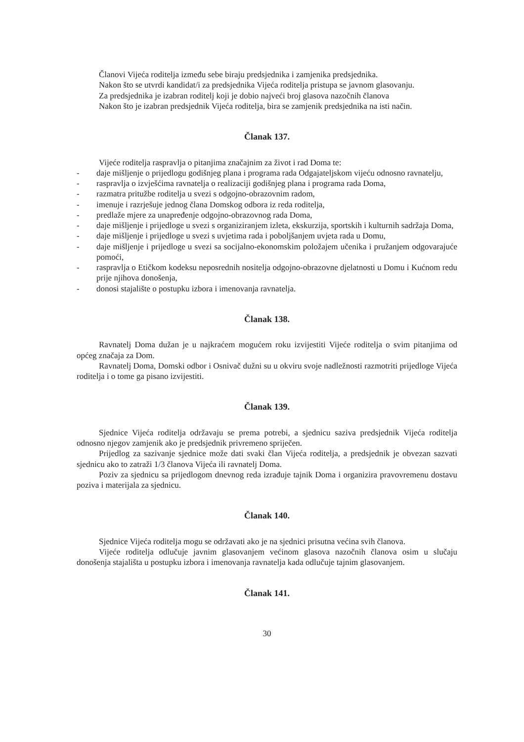Članovi Vijeća roditelja između sebe biraju predsjednika i zamjenika predsjednika.
Nakon što se utvrdi kandidat/i za predsjednika Vijeća roditelja pristupa se javnom glasovanju.
Za predsjednika je izabran roditelj koji je dobio najveći broj glasova nazočnih članova
Nakon što je izabran predsjednik Vijeća roditelja, bira se zamjenik predsjednika na isti način.
Članak 137.
Vijeće roditelja raspravlja o pitanjima značajnim za život i rad Doma te:
- daje mišljenje o prijedlogu godišnjeg plana i programa rada Odgajateljskom vijeću odnosno ravnatelju,
- raspravlja o izvješćima ravnatelja o realizaciji godišnjeg plana i programa rada Doma,
- razmatra pritužbe roditelja u svezi s odgojno-obrazovnim radom,
- imenuje i razrješuje jednog člana Domskog odbora iz reda roditelja,
- predlaže mjere za unapređenje odgojno-obrazovnog rada Doma,
- daje mišljenje i prijedloge u svezi s organiziranjem izleta, ekskurzija, sportskih i kulturnih sadržaja Doma,
- daje mišljenje i prijedloge u svezi s uvjetima rada i poboljšanjem uvjeta rada u Domu,
- daje mišljenje i prijedloge u svezi sa socijalno-ekonomskim položajem učenika i pružanjem odgovarajuće pomoći,
- raspravlja o Etičkom kodeksu neposrednih nositelja odgojno-obrazovne djelatnosti u Domu i Kućnom redu prije njihova donošenja,
- donosi stajalište o postupku izbora i imenovanja ravnatelja.
Članak 138.
Ravnatelj Doma dužan je u najkraćem mogućem roku izvijestiti Vijeće roditelja o svim pitanjima od općeg značaja za Dom.
Ravnatelj Doma, Domski odbor i Osnivač dužni su u okviru svoje nadležnosti razmotriti prijedloge Vijeća roditelja i o tome ga pisano izvijestiti.
Članak 139.
Sjednice Vijeća roditelja održavaju se prema potrebi, a sjednicu saziva predsjednik Vijeća roditelja odnosno njegov zamjenik ako je predsjednik privremeno spriječen.
Prijedlog za sazivanje sjednice može dati svaki član Vijeća roditelja, a predsjednik je obvezan sazvati sjednicu ako to zatraži 1/3 članova Vijeća ili ravnatelj Doma.
Poziv za sjednicu sa prijedlogom dnevnog reda izrađuje tajnik Doma i organizira pravovremenu dostavu poziva i materijala za sjednicu.
Članak 140.
Sjednice Vijeća roditelja mogu se održavati ako je na sjednici prisutna većina svih članova.
Vijeće roditelja odlučuje javnim glasovanjem većinom glasova nazočnih članova osim u slučaju donošenja stajališta u postupku izbora i imenovanja ravnatelja kada odlučuje tajnim glasovanjem.
Članak 141.
30